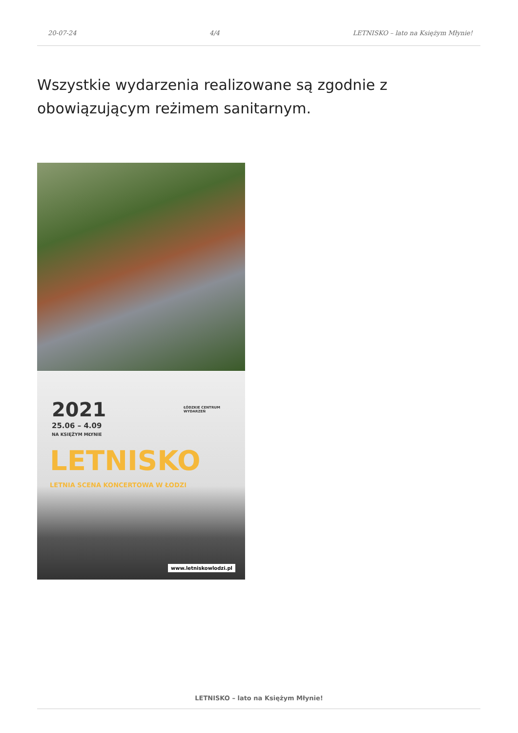20-07-24 4/4 LETNISKO – lato na Księżym Młynie!
Wszystkie wydarzenia realizowane są zgodnie z obowiązującym reżimem sanitarnym.
2021
25.06 – 4.09
NA KSIĘŻYM MŁYNIE
ŁÓDZKIE CENTRUM
WYDARZEŃ
LETNISKO
LETNIA SCENA KONCERTOWA W ŁODZI
www.letniskowlodzi.pl
LETNISKO – lato na Księżym Młynie!